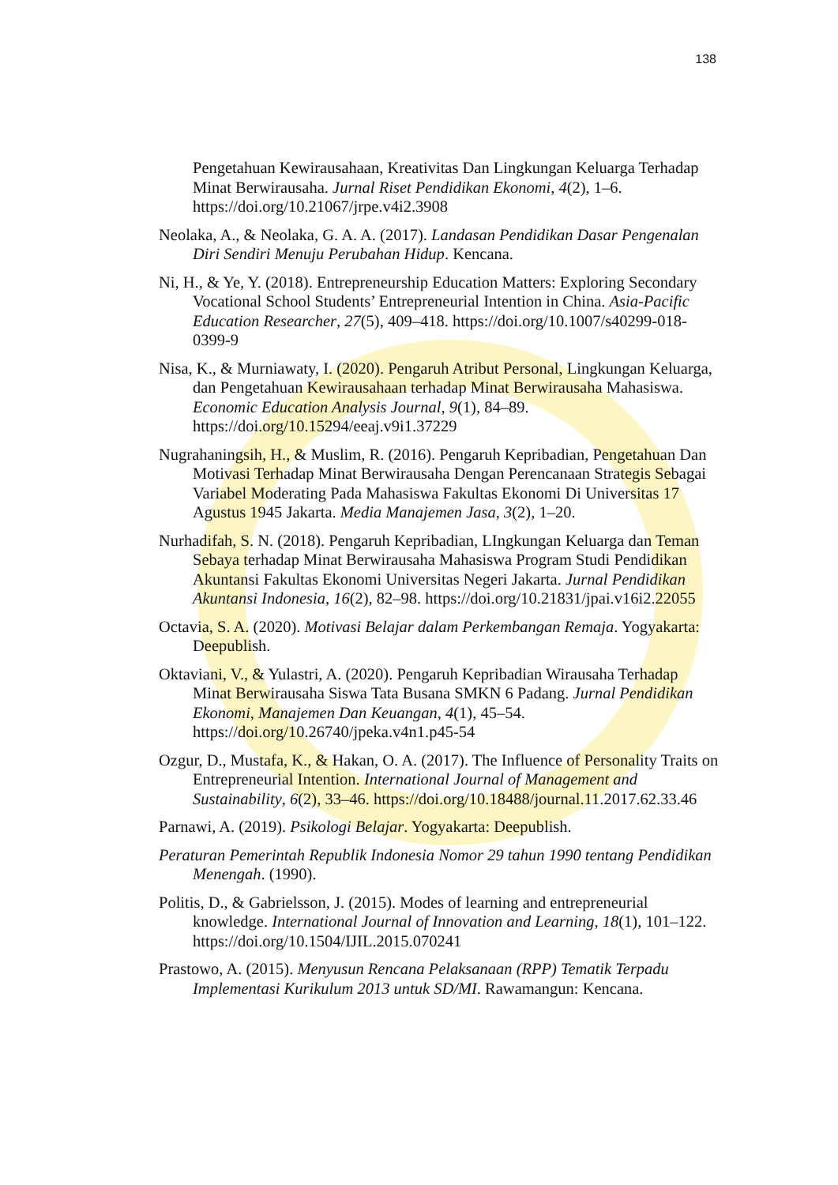138
Pengetahuan Kewirausahaan, Kreativitas Dan Lingkungan Keluarga Terhadap Minat Berwirausaha. Jurnal Riset Pendidikan Ekonomi, 4(2), 1–6. https://doi.org/10.21067/jrpe.v4i2.3908
Neolaka, A., & Neolaka, G. A. A. (2017). Landasan Pendidikan Dasar Pengenalan Diri Sendiri Menuju Perubahan Hidup. Kencana.
Ni, H., & Ye, Y. (2018). Entrepreneurship Education Matters: Exploring Secondary Vocational School Students’ Entrepreneurial Intention in China. Asia-Pacific Education Researcher, 27(5), 409–418. https://doi.org/10.1007/s40299-018-0399-9
Nisa, K., & Murniawaty, I. (2020). Pengaruh Atribut Personal, Lingkungan Keluarga, dan Pengetahuan Kewirausahaan terhadap Minat Berwirausaha Mahasiswa. Economic Education Analysis Journal, 9(1), 84–89. https://doi.org/10.15294/eeaj.v9i1.37229
Nugrahaningsih, H., & Muslim, R. (2016). Pengaruh Kepribadian, Pengetahuan Dan Motivasi Terhadap Minat Berwirausaha Dengan Perencanaan Strategis Sebagai Variabel Moderating Pada Mahasiswa Fakultas Ekonomi Di Universitas 17 Agustus 1945 Jakarta. Media Manajemen Jasa, 3(2), 1–20.
Nurhadifah, S. N. (2018). Pengaruh Kepribadian, LIngkungan Keluarga dan Teman Sebaya terhadap Minat Berwirausaha Mahasiswa Program Studi Pendidikan Akuntansi Fakultas Ekonomi Universitas Negeri Jakarta. Jurnal Pendidikan Akuntansi Indonesia, 16(2), 82–98. https://doi.org/10.21831/jpai.v16i2.22055
Octavia, S. A. (2020). Motivasi Belajar dalam Perkembangan Remaja. Yogyakarta: Deepublish.
Oktaviani, V., & Yulastri, A. (2020). Pengaruh Kepribadian Wirausaha Terhadap Minat Berwirausaha Siswa Tata Busana SMKN 6 Padang. Jurnal Pendidikan Ekonomi, Manajemen Dan Keuangan, 4(1), 45–54. https://doi.org/10.26740/jpeka.v4n1.p45-54
Ozgur, D., Mustafa, K., & Hakan, O. A. (2017). The Influence of Personality Traits on Entrepreneurial Intention. International Journal of Management and Sustainability, 6(2), 33–46. https://doi.org/10.18488/journal.11.2017.62.33.46
Parnawi, A. (2019). Psikologi Belajar. Yogyakarta: Deepublish.
Peraturan Pemerintah Republik Indonesia Nomor 29 tahun 1990 tentang Pendidikan Menengah. (1990).
Politis, D., & Gabrielsson, J. (2015). Modes of learning and entrepreneurial knowledge. International Journal of Innovation and Learning, 18(1), 101–122. https://doi.org/10.1504/IJIL.2015.070241
Prastowo, A. (2015). Menyusun Rencana Pelaksanaan (RPP) Tematik Terpadu Implementasi Kurikulum 2013 untuk SD/MI. Rawamangun: Kencana.